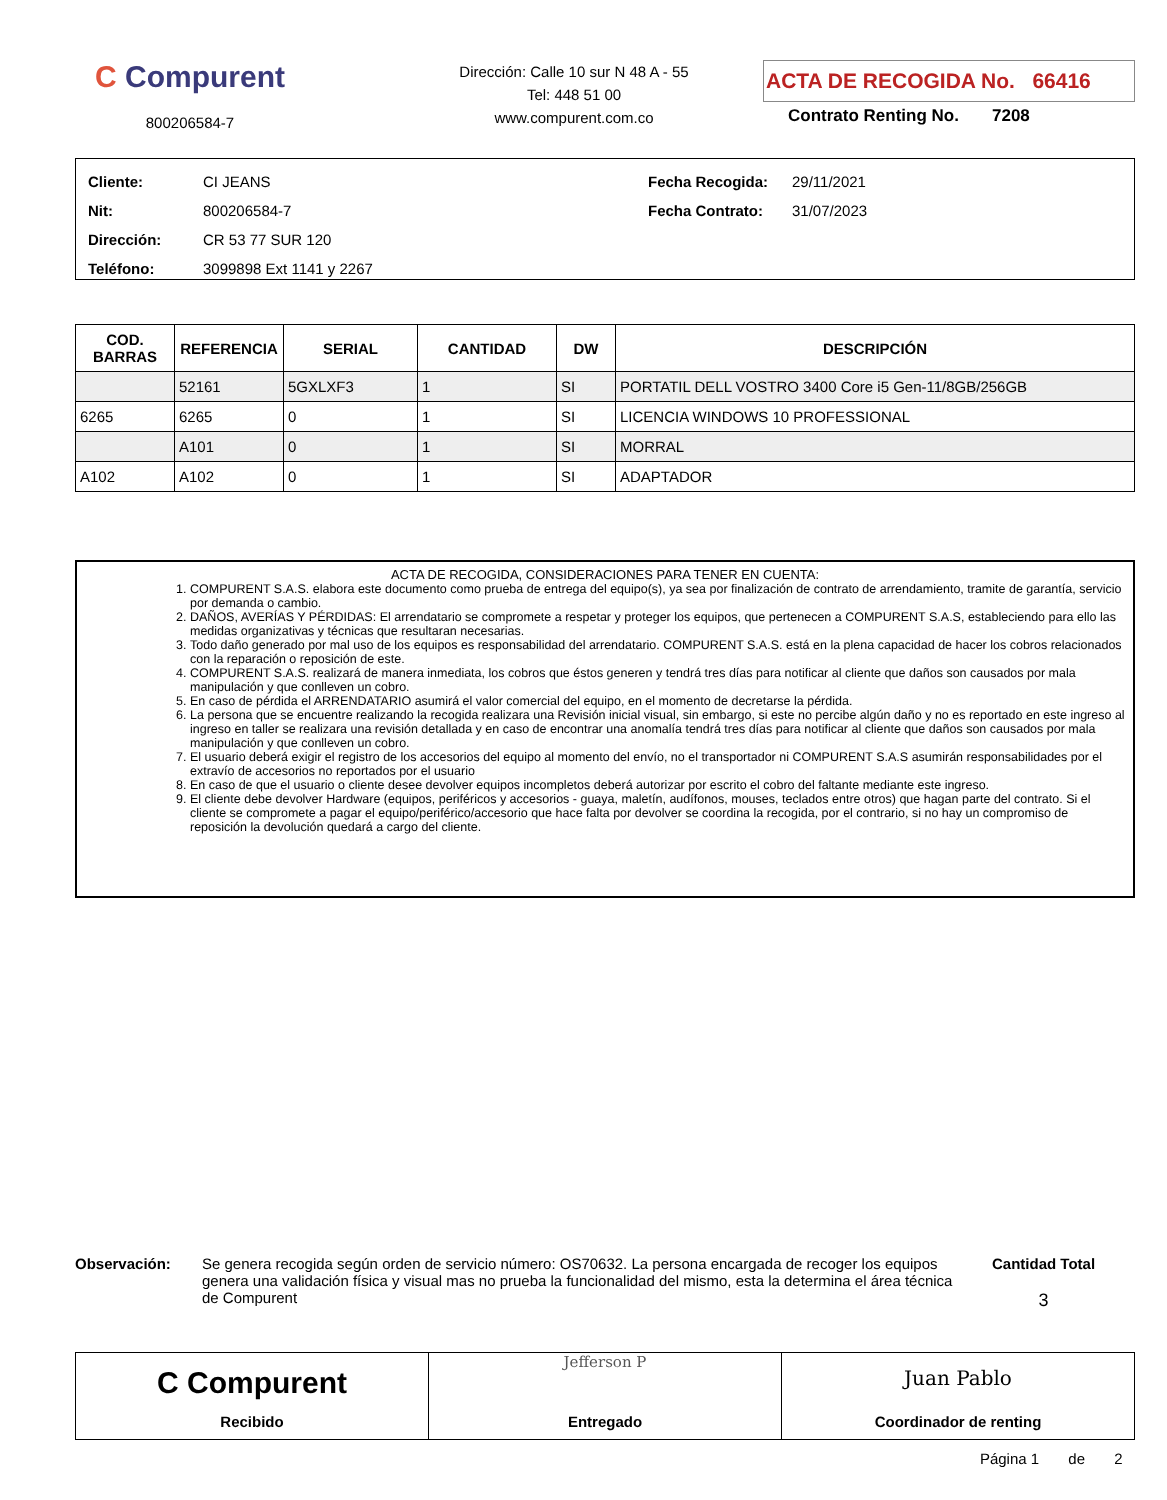C Compurent
800206584-7
Dirección: Calle 10 sur N 48 A - 55
Tel: 448 51 00
www.compurent.com.co
ACTA DE RECOGIDA No. 66416
Contrato Renting No. 7208
Cliente: CI JEANS
Nit: 800206584-7
Dirección: CR 53 77 SUR 120
Teléfono: 3099898 Ext 1141 y 2267
Fecha Recogida: 29/11/2021
Fecha Contrato: 31/07/2023
| COD. BARRAS | REFERENCIA | SERIAL | CANTIDAD | DW | DESCRIPCIÓN |
| --- | --- | --- | --- | --- | --- |
| | 52161 | 5GXLXF3 | 1 | SI | PORTATIL DELL VOSTRO 3400 Core i5 Gen-11/8GB/256GB |
| 6265 | 6265 | 0 | 1 | SI | LICENCIA WINDOWS 10 PROFESSIONAL |
| | A101 | 0 | 1 | SI | MORRAL |
| A102 | A102 | 0 | 1 | SI | ADAPTADOR |
ACTA DE RECOGIDA, CONSIDERACIONES PARA TENER EN CUENTA:
1. COMPURENT S.A.S. elabora este documento como prueba de entrega del equipo(s), ya sea por finalización de contrato de arrendamiento, tramite de garantía, servicio por demanda o cambio.
2. DAÑOS, AVERÍAS Y PÉRDIDAS: El arrendatario se compromete a respetar y proteger los equipos, que pertenecen a COMPURENT S.A.S, estableciendo para ello las medidas organizativas y técnicas que resultaran necesarias.
3. Todo daño generado por mal uso de los equipos es responsabilidad del arrendatario. COMPURENT S.A.S. está en la plena capacidad de hacer los cobros relacionados con la reparación o reposición de este.
4. COMPURENT S.A.S. realizará de manera inmediata, los cobros que éstos generen y tendrá tres días para notificar al cliente que daños son causados por mala manipulación y que conlleven un cobro.
5. En caso de pérdida el ARRENDATARIO asumirá el valor comercial del equipo, en el momento de decretarse la pérdida.
6. La persona que se encuentre realizando la recogida realizara una Revisión inicial visual, sin embargo, si este no percibe algún daño y no es reportado en este ingreso al ingreso en taller se realizara una revisión detallada y en caso de encontrar una anomalía tendrá tres días para notificar al cliente que daños son causados por mala manipulación y que conlleven un cobro.
7. El usuario deberá exigir el registro de los accesorios del equipo al momento del envío, no el transportador ni COMPURENT S.A.S asumirán responsabilidades por el extravío de accesorios no reportados por el usuario
8. En caso de que el usuario o cliente desee devolver equipos incompletos deberá autorizar por escrito el cobro del faltante mediante este ingreso.
9. El cliente debe devolver Hardware (equipos, periféricos y accesorios - guaya, maletín, audífonos, mouses, teclados entre otros) que hagan parte del contrato. Si el cliente se compromete a pagar el equipo/periférico/accesorio que hace falta por devolver se coordina la recogida, por el contrario, si no hay un compromiso de reposición la devolución quedará a cargo del cliente.
Observación: Se genera recogida según orden de servicio número: OS70632. La persona encargada de recoger los equipos genera una validación física y visual mas no prueba la funcionalidad del mismo, esta la determina el área técnica de Compurent
Cantidad Total
3
C Compurent
Recibido
Jefferson P
Entregado
Juan Pablo
Coordinador de renting
Página 1 de 2